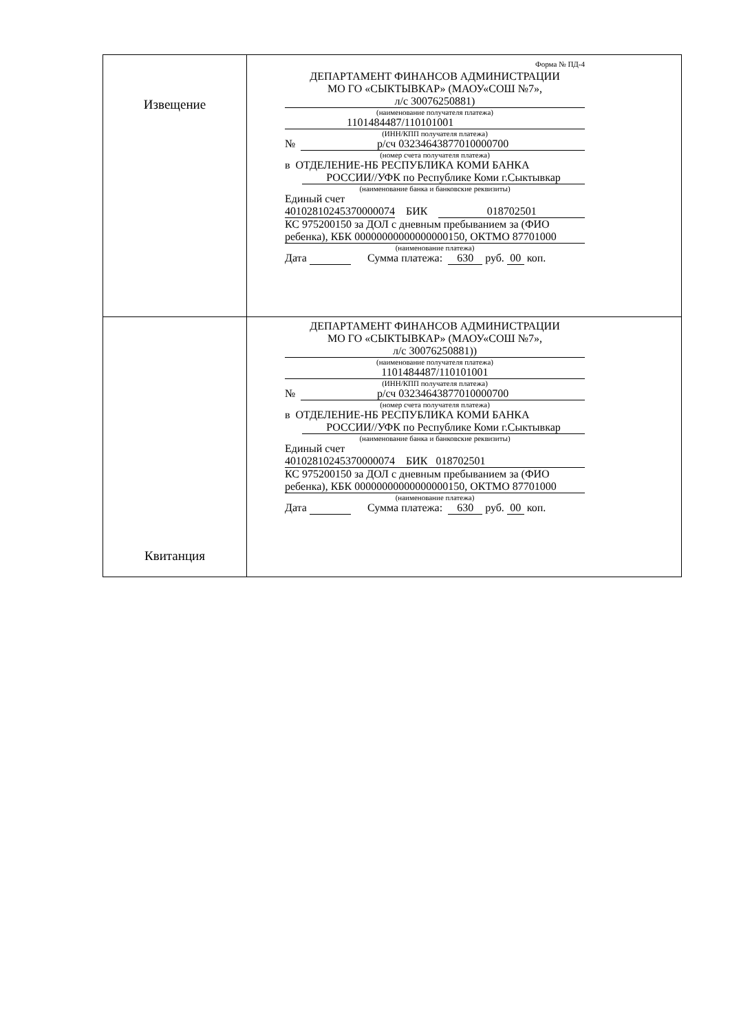| Извещение | Форма № ПД-4 ДЕПАРТАМЕНТ ФИНАНСОВ АДМИНИСТРАЦИИ МО ГО «СЫКТЫВКАР» (МАОУ«СОШ №7», л/с 30076250881) (наименование получателя платежа) 1101484487/110101001 (ИНН/КПП получателя платежа) № р/сч 03234643877010000700 (номер счета получателя платежа) в ОТДЕЛЕНИЕ-НБ РЕСПУБЛИКА КОМИ БАНКА РОССИИ//УФК по Республике Коми г.Сыктывкар (наименование банка и банковские реквизиты) Единый счет 40102810245370000074 БИК 018702501 КС 975200150 за ДОЛ с дневным пребыванием за (ФИО ребенка), КБК 00000000000000000150, ОКТМО 87701000 (наименование платежа) Дата Сумма платежа: 630 руб. 00 коп. |
| Квитанция | ДЕПАРТАМЕНТ ФИНАНСОВ АДМИНИСТРАЦИИ МО ГО «СЫКТЫВКАР» (МАОУ«СОШ №7», л/с 30076250881)) (наименование получателя платежа) 1101484487/110101001 (ИНН/КПП получателя платежа) № р/сч 03234643877010000700 (номер счета получателя платежа) в ОТДЕЛЕНИЕ-НБ РЕСПУБЛИКА КОМИ БАНКА РОССИИ//УФК по Республике Коми г.Сыктывкар (наименование банка и банковские реквизиты) Единый счет 40102810245370000074 БИК 018702501 КС 975200150 за ДОЛ с дневным пребыванием за (ФИО ребенка), КБК 00000000000000000150, ОКТМО 87701000 (наименование платежа) Дата Сумма платежа: 630 руб. 00 коп. |